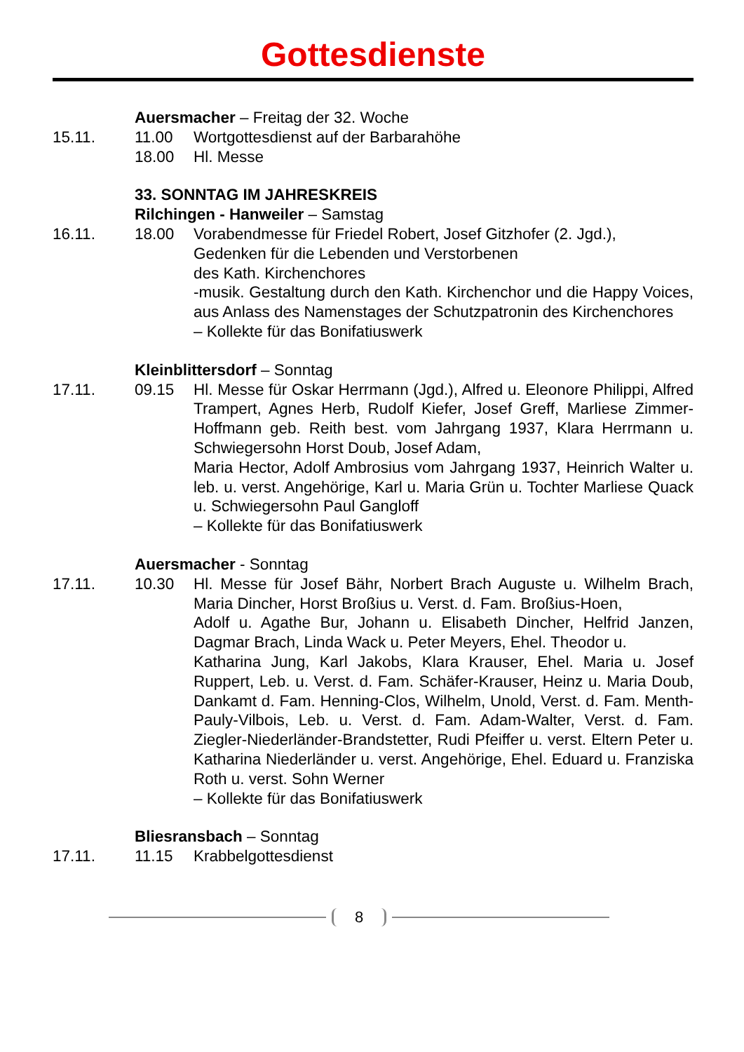Gottesdienste
Auersmacher – Freitag der 32. Woche
15.11. 11.00 Wortgottesdienst auf der Barbarahöhe
18.00 Hl. Messe
33. SONNTAG IM JAHRESKREIS
Rilchingen - Hanweiler – Samstag
16.11. 18.00 Vorabendmesse für Friedel Robert, Josef Gitzhofer (2. Jgd.),
Gedenken für die Lebenden und Verstorbenen
des Kath. Kirchenchores
-musik. Gestaltung durch den Kath. Kirchenchor und die Happy Voices, aus Anlass des Namenstages der Schutzpatronin des Kirchenchores
– Kollekte für das Bonifatiuswerk
Kleinblittersdorf – Sonntag
17.11. 09.15 Hl. Messe für Oskar Herrmann (Jgd.), Alfred u. Eleonore Philippi, Alfred Trampert, Agnes Herb, Rudolf Kiefer, Josef Greff, Marliese Zimmer-Hoffmann geb. Reith best. vom Jahrgang 1937, Klara Herrmann u. Schwiegersohn Horst Doub, Josef Adam,
Maria Hector, Adolf Ambrosius vom Jahrgang 1937, Heinrich Walter u. leb. u. verst. Angehörige, Karl u. Maria Grün u. Tochter Marliese Quack u. Schwiegersohn Paul Gangloff
– Kollekte für das Bonifatiuswerk
Auersmacher - Sonntag
17.11. 10.30 Hl. Messe für Josef Bähr, Norbert Brach Auguste u. Wilhelm Brach, Maria Dincher, Horst Broßius u. Verst. d. Fam. Broßius-Hoen,
Adolf u. Agathe Bur, Johann u. Elisabeth Dincher, Helfrid Janzen, Dagmar Brach, Linda Wack u. Peter Meyers, Ehel. Theodor u.
Katharina Jung, Karl Jakobs, Klara Krauser, Ehel. Maria u. Josef Ruppert, Leb. u. Verst. d. Fam. Schäfer-Krauser, Heinz u. Maria Doub, Dankamt d. Fam. Henning-Clos, Wilhelm, Unold, Verst. d. Fam. Menth-Pauly-Vilbois, Leb. u. Verst. d. Fam. Adam-Walter, Verst. d. Fam. Ziegler-Niederländer-Brandstetter, Rudi Pfeiffer u. verst. Eltern Peter u. Katharina Niederländer u. verst. Angehörige, Ehel. Eduard u. Franziska Roth u. verst. Sohn Werner
– Kollekte für das Bonifatiuswerk
Bliesransbach – Sonntag
17.11. 11.15 Krabbelgottesdienst
8